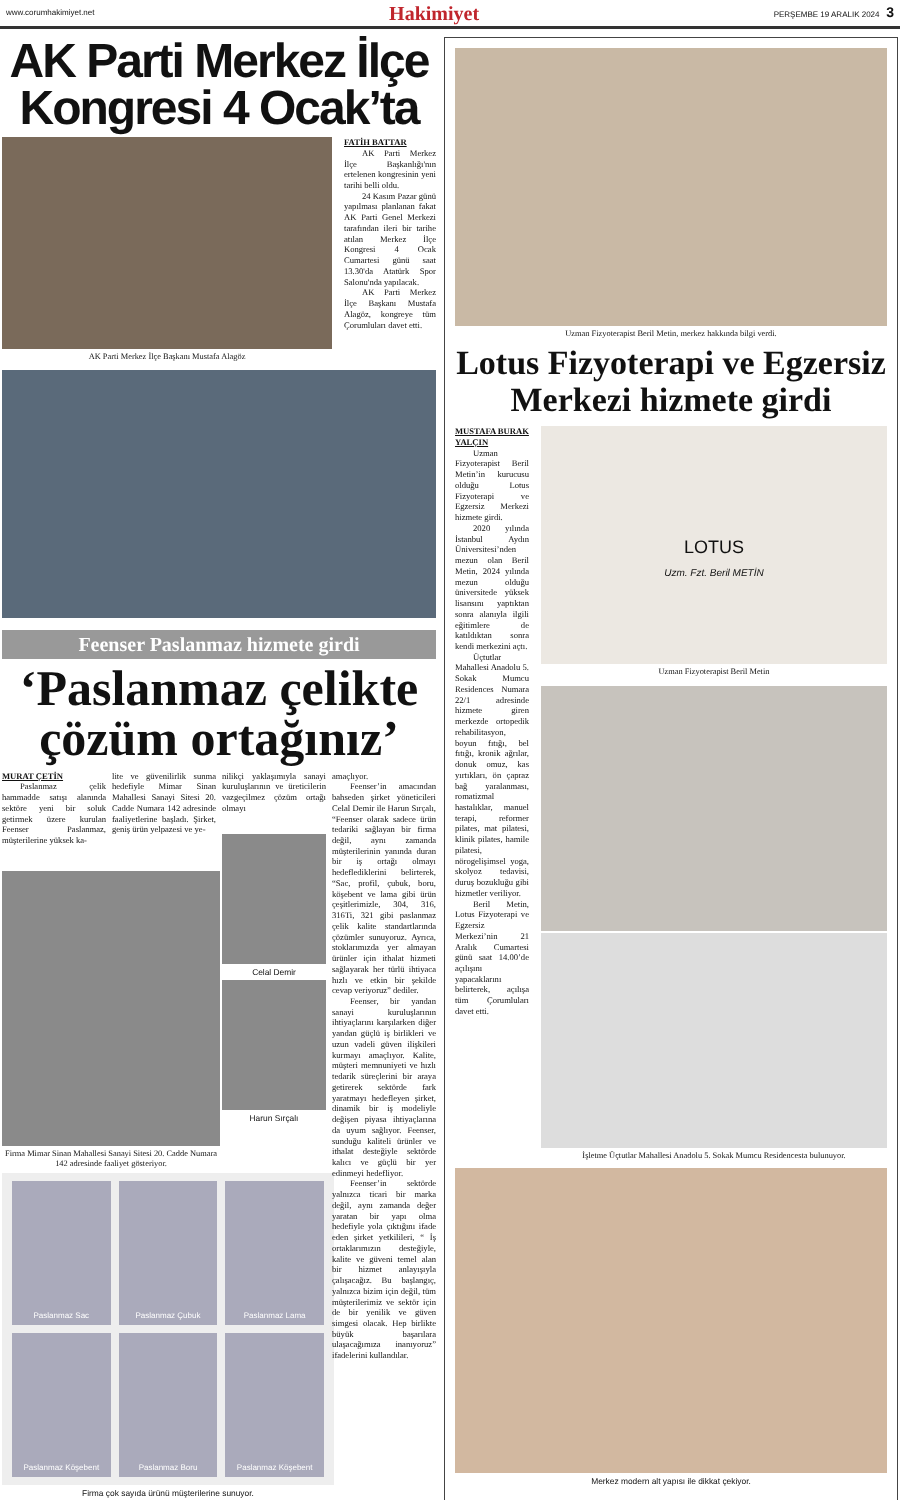www.corumhakimiyet.net Hakimiyet PERŞEMBE 19 ARALIK 2024 3
AK Parti Merkez İlçe Kongresi 4 Ocak’ta
AK Parti Merkez İlçe Başkanı Mustafa Alagöz
FATİH BATTAR
AK Parti Merkez İlçe Başkanlığı'nın ertelenen kongresinin yeni tarihi belli oldu.
24 Kasım Pazar günü yapılması planlanan fakat AK Parti Genel Merkezi tarafından ileri bir tarihe atılan Merkez İlçe Kongresi 4 Ocak Cumartesi günü saat 13.30'da Atatürk Spor Salonu'nda yapılacak.
AK Parti Merkez İlçe Başkanı Mustafa Alagöz, kongreye tüm Çorumluları davet etti.
Feenser Paslanmaz hizmete girdi
‘Paslanmaz çelikte çözüm ortağınız’
MURAT ÇETİN
Paslanmaz çelik hammadde satışı alanında sektöre yeni bir soluk getirmek üzere kurulan Feenser Paslanmaz, müşterilerine yüksek ka-
lite ve güvenilirlik sunma hedefiyle Mimar Sinan Mahallesi Sanayi Sitesi 20. Cadde Numara 142 adresinde faaliyetlerine başladı. Şirket, geniş ürün yelpazesi ve ye-
nilikçi yaklaşımıyla sanayi kuruluşlarının ve üreticilerin vazgeçilmez çözüm ortağı olmayı
Celal Demir
Harun Sırçalı
amaçlıyor.
Feenser’in amacından bahseden şirket yöneticileri Celal Demir ile Harun Sırçalı, “Feenser olarak sadece ürün tedariki sağlayan bir firma değil, aynı zamanda müşterilerinin yanında duran bir iş ortağı olmayı hedeflediklerini belirterek, “Sac, profil, çubuk, boru, köşebent ve lama gibi ürün çeşitlerimizle, 304, 316, 316Ti, 321 gibi paslanmaz çelik kalite standartlarında çözümler sunuyoruz. Ayrıca, stoklarımızda yer almayan ürünler için ithalat hizmeti sağlayarak her türlü ihtiyaca hızlı ve etkin bir şekilde cevap veriyoruz” dediler.
Feenser, bir yandan sanayi kuruluşlarının ihtiyaçlarını karşılarken diğer yandan güçlü iş birlikleri ve uzun vadeli güven ilişkileri kurmayı amaçlıyor. Kalite, müşteri memnuniyeti ve hızlı tedarik süreçlerini bir araya getirerek sektörde fark yaratmayı hedefleyen şirket, dinamik bir iş modeliyle değişen piyasa ihtiyaçlarına da uyum sağlıyor. Feenser, sunduğu kaliteli ürünler ve ithalat desteğiyle sektörde kalıcı ve güçlü bir yer edinmeyi hedefliyor.
Feenser’in sektörde yalnızca ticari bir marka değil, aynı zamanda değer yaratan bir yapı olma hedefiyle yola çıktığını ifade eden şirket yetkilileri, “ İş ortaklarımızın desteğiyle, kalite ve güveni temel alan bir hizmet anlayışıyla çalışacağız. Bu başlangıç, yalnızca bizim için değil, tüm müşterilerimiz ve sektör için de bir yenilik ve güven simgesi olacak. Hep birlikte büyük başarılara ulaşacağımıza inanıyoruz” ifadelerini kullandılar.
Firma Mimar Sinan Mahallesi Sanayi Sitesi 20. Cadde Numara 142 adresinde faaliyet gösteriyor.
Paslanmaz Sac
Paslanmaz Çubuk
Paslanmaz Lama
Paslanmaz Köşebent
Paslanmaz Boru
Paslanmaz Köşebent
Firma çok sayıda ürünü müşterilerine sunuyor.
Uzman Fizyoterapist Beril Metin, merkez hakkında bilgi verdi.
Lotus Fizyoterapi ve Egzersiz Merkezi hizmete girdi
MUSTAFA BURAK YALÇIN
Uzman Fizyoterapist Beril Metin’in kurucusu olduğu Lotus Fizyoterapi ve Egzersiz Merkezi hizmete girdi.
2020 yılında İstanbul Aydın Üniversitesi’nden mezun olan Beril Metin, 2024 yılında mezun olduğu üniversitede yüksek lisansını yaptıktan sonra alanıyla ilgili eğitimlere de katıldıktan sonra kendi merkezini açtı.
Üçtutlar Mahallesi Anadolu 5. Sokak Mumcu Residences Numara 22/1 adresinde hizmete giren merkezde ortopedik rehabilitasyon, boyun fıtığı, bel fıtığı, kronik ağrılar, donuk omuz, kas yırtıkları, ön çapraz bağ yaralanması, romatizmal hastalıklar, manuel terapi, reformer pilates, mat pilatesi, klinik pilates, hamile pilatesi, nörogelişimsel yoga, skolyoz tedavisi, duruş bozukluğu gibi hizmetler veriliyor.
Beril Metin, Lotus Fizyoterapi ve Egzersiz Merkezi’nin 21 Aralık Cumartesi günü saat 14.00’de açılışını yapacaklarını belirterek, açılışa tüm Çorumluları davet etti.
LOTUS
Uzm. Fzt. Beril METİN
Uzman Fizyoterapist Beril Metin
İşletme Üçtutlar Mahallesi Anadolu 5. Sokak Mumcu Residencesta bulunuyor.
Merkez modern alt yapısı ile dikkat çekiyor.